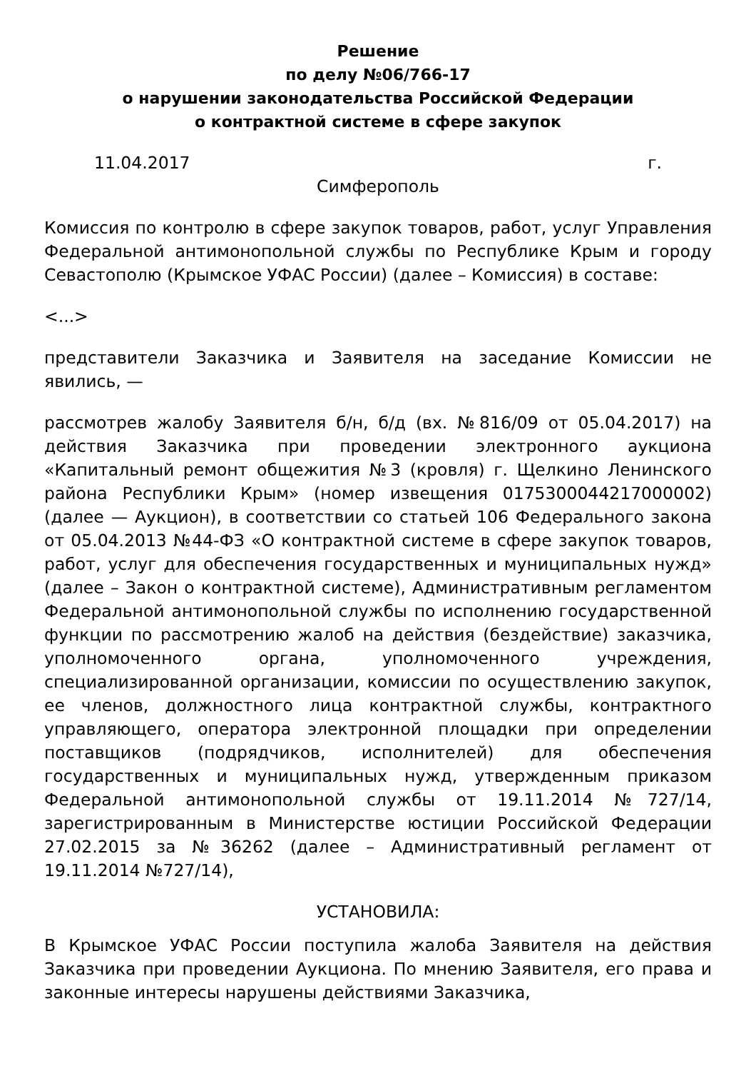Решение
по делу №06/766-17
о нарушении законодательства Российской Федерации
о контрактной системе в сфере закупок
11.04.2017 г.
Симферополь
Комиссия по контролю в сфере закупок товаров, работ, услуг Управления Федеральной антимонопольной службы по Республике Крым и городу Севастополю (Крымское УФАС России) (далее – Комиссия) в составе:
<...>
представители Заказчика и Заявителя на заседание Комиссии не явились, —
рассмотрев жалобу Заявителя б/н, б/д (вх. №816/09 от 05.04.2017) на действия Заказчика при проведении электронного аукциона «Капитальный ремонт общежития №3 (кровля) г. Щелкино Ленинского района Республики Крым» (номер извещения 0175300044217000002) (далее — Аукцион), в соответствии со статьей 106 Федерального закона от 05.04.2013 №44-ФЗ «О контрактной системе в сфере закупок товаров, работ, услуг для обеспечения государственных и муниципальных нужд» (далее – Закон о контрактной системе), Административным регламентом Федеральной антимонопольной службы по исполнению государственной функции по рассмотрению жалоб на действия (бездействие) заказчика, уполномоченного органа, уполномоченного учреждения, специализированной организации, комиссии по осуществлению закупок, ее членов, должностного лица контрактной службы, контрактного управляющего, оператора электронной площадки при определении поставщиков (подрядчиков, исполнителей) для обеспечения государственных и муниципальных нужд, утвержденным приказом Федеральной антимонопольной службы от 19.11.2014 №727/14, зарегистрированным в Министерстве юстиции Российской Федерации 27.02.2015 за №36262 (далее – Административный регламент от 19.11.2014 №727/14),
УСТАНОВИЛА:
В Крымское УФАС России поступила жалоба Заявителя на действия Заказчика при проведении Аукциона. По мнению Заявителя, его права и законные интересы нарушены действиями Заказчика,